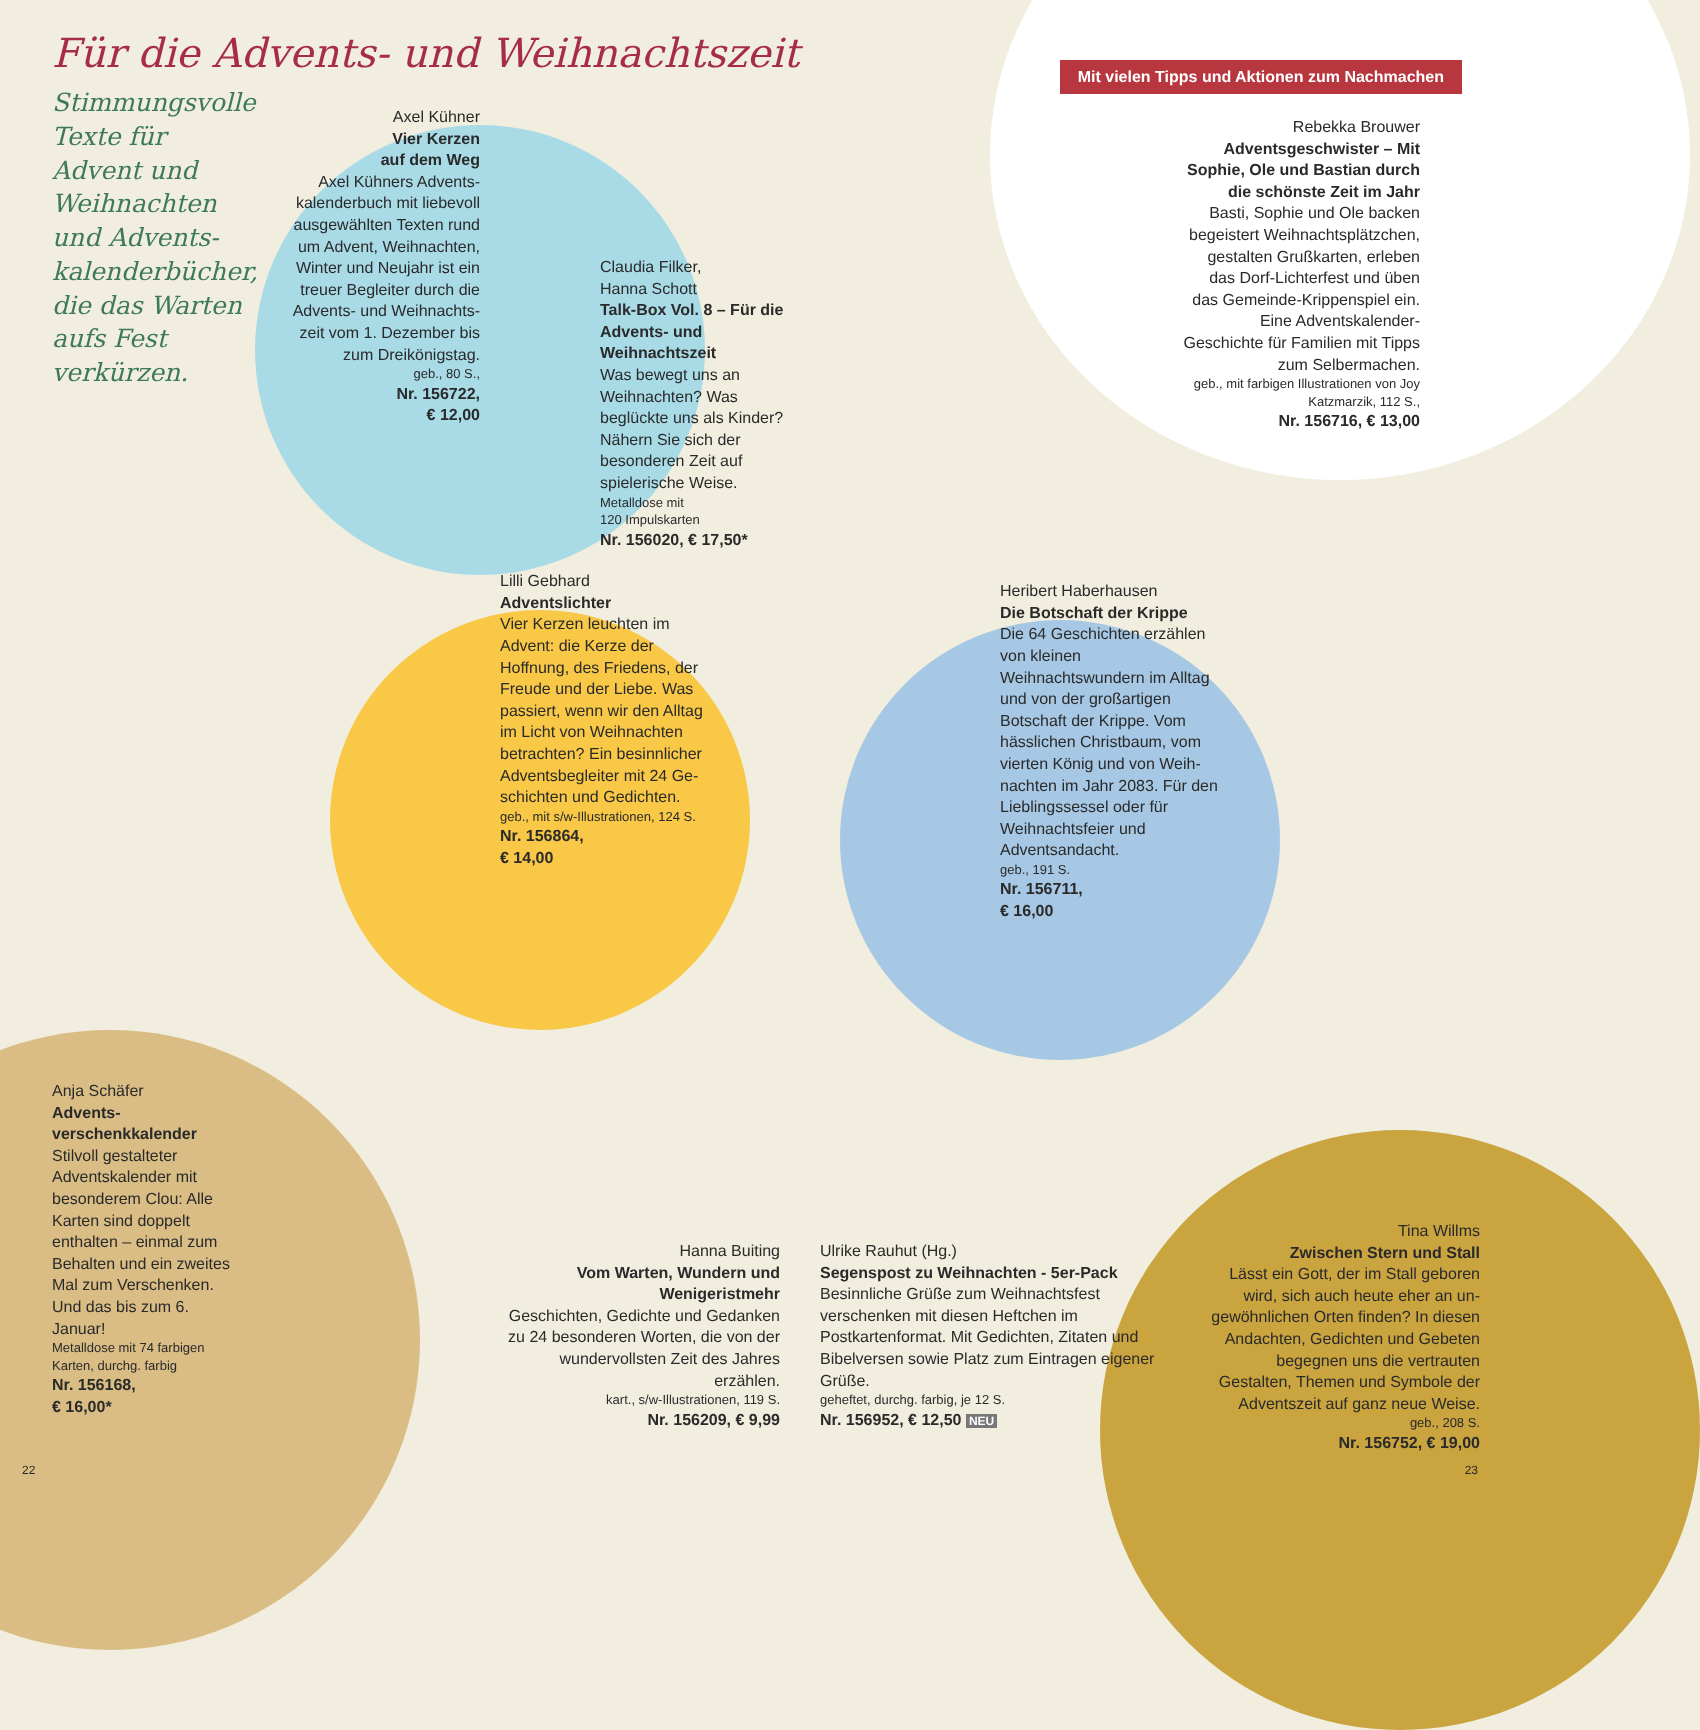Mit vielen Tipps und Aktionen zum Nachmachen
Für die Advents- und Weihnachtszeit
Stimmungsvolle Texte für Advent und Weihnachten und Advents­kalenderbücher, die das Warten aufs Fest verkürzen.
Axel Kühner
Vier Kerzen
auf dem Weg
Axel Kühners Advents­kalenderbuch mit liebevoll ausgewählten Texten rund um Advent, Weihnachten, Winter und Neujahr ist ein treuer Begleiter durch die Advents- und Weihnachts­zeit vom 1. Dezember bis zum Dreikönigstag.
geb., 80 S.,
Nr. 156722,
€ 12,00
Claudia Filker,
Hanna Schott
Talk-Box Vol. 8 – Für die Advents- und Weihnachtszeit
Was bewegt uns an Weihnachten? Was beglückte uns als Kinder? Nähern Sie sich der besonderen Zeit auf spielerische Weise.
Metalldose mit
120 Impulskarten
Nr. 156020, € 17,50*
Rebekka Brouwer
Adventsgeschwister – Mit Sophie, Ole und Bastian durch die schönste Zeit im Jahr
Basti, Sophie und Ole backen begeistert Weihnachtsplätzchen, gestalten Grußkarten, erleben das Dorf-Lichterfest und üben das Gemeinde-Krippenspiel ein. Eine Adventskalender-Geschichte für Familien mit Tipps zum Selber­machen.
geb., mit farbigen Illustrationen von Joy Katzmarzik, 112 S.,
Nr. 156716, € 13,00
Lilli Gebhard
Adventslichter
Vier Kerzen leuchten im Advent: die Kerze der Hoffnung, des Friedens, der Freude und der Liebe. Was passiert, wenn wir den Alltag im Licht von Weihnachten betrachten? Ein besinnlicher Adventsbegleiter mit 24 Ge­schichten und Gedichten.
geb., mit s/w-Illustrationen, 124 S.
Nr. 156864,
€ 14,00
Heribert Haberhausen
Die Botschaft der Krippe
Die 64 Geschichten erzählen von kleinen Weihnachtswundern im Alltag und von der großartigen Botschaft der Krippe. Vom hässlichen Christbaum, vom vierten König und von Weih­nachten im Jahr 2083. Für den Lieblingssessel oder für Weihnachtsfeier und Adventsandacht.
geb., 191 S.
Nr. 156711,
€ 16,00
Anja Schäfer
Advents­verschenkkalender
Stilvoll gestalteter Adventskalender mit besonderem Clou: Alle Karten sind doppelt enthalten – einmal zum Behalten und ein zweites Mal zum Verschenken. Und das bis zum 6. Januar!
Metalldose mit 74 farbigen Karten, durchg. farbig
Nr. 156168,
€ 16,00*
Hanna Buiting
Vom Warten, Wundern und Wenigeristmehr
Geschichten, Gedichte und Gedanken zu 24 besonderen Worten, die von der wunder­vollsten Zeit des Jahres erzählen.
kart., s/w-Illustrationen, 119 S.
Nr. 156209, € 9,99
Ulrike Rauhut (Hg.)
Segenspost zu Weihnachten - 5er-Pack
Besinnliche Grüße zum Weihnachtsfest verschenken mit diesen Heftchen im Postkartenformat. Mit Gedichten, Zitaten und Bibelversen sowie Platz zum Eintragen eigener Grüße.
geheftet, durchg. farbig, je 12 S.
Nr. 156952, € 12,50 NEU
Tina Willms
Zwischen Stern und Stall
Lässt ein Gott, der im Stall geboren wird, sich auch heute eher an un­gewöhnlichen Orten finden? In diesen Andachten, Gedichten und Gebeten begegnen uns die vertrauten Gestalten, Themen und Symbole der Adventszeit auf ganz neue Weise.
geb., 208 S.
Nr. 156752, € 19,00
22 23